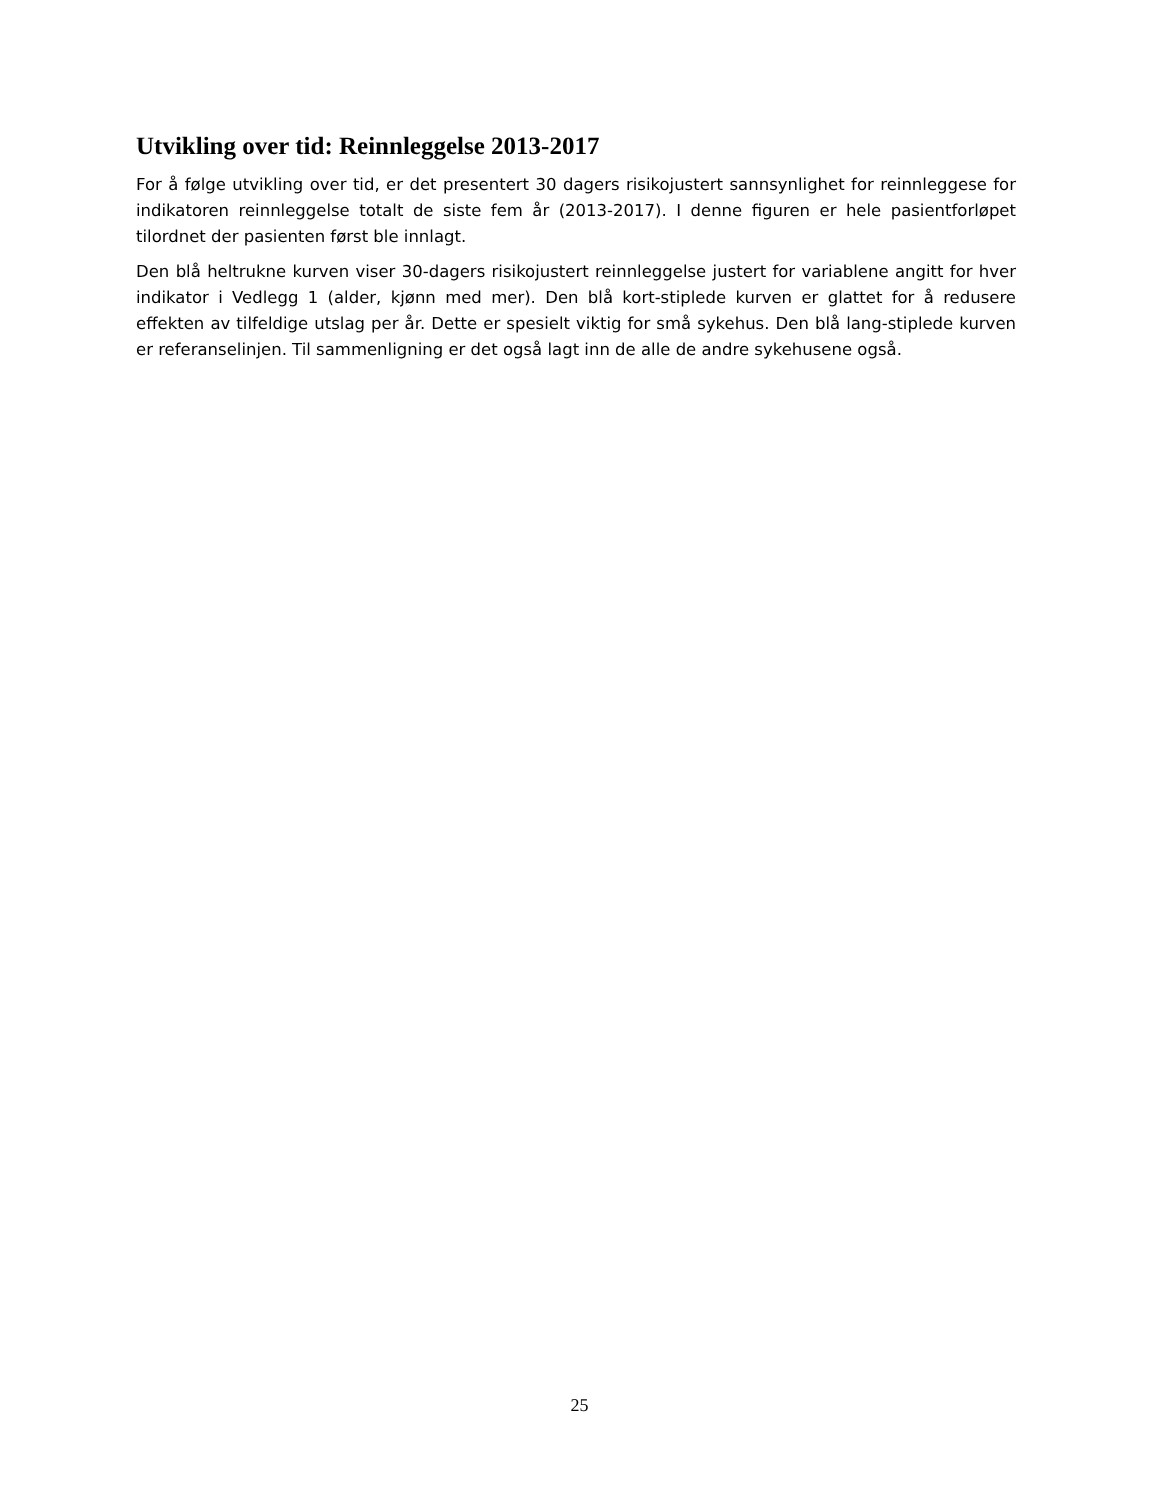Utvikling over tid: Reinnleggelse 2013-2017
For å følge utvikling over tid, er det presentert 30 dagers risikojustert sannsynlighet for reinnleggese for indikatoren reinnleggelse totalt de siste fem år (2013-2017). I denne figuren er hele pasientforløpet tilordnet der pasienten først ble innlagt.
Den blå heltrukne kurven viser 30-dagers risikojustert reinnleggelse justert for variablene angitt for hver indikator i Vedlegg 1 (alder, kjønn med mer). Den blå kort-stiplede kurven er glattet for å redusere effekten av tilfeldige utslag per år. Dette er spesielt viktig for små sykehus. Den blå lang-stiplede kurven er referanselinjen. Til sammenligning er det også lagt inn de alle de andre sykehusene også.
25